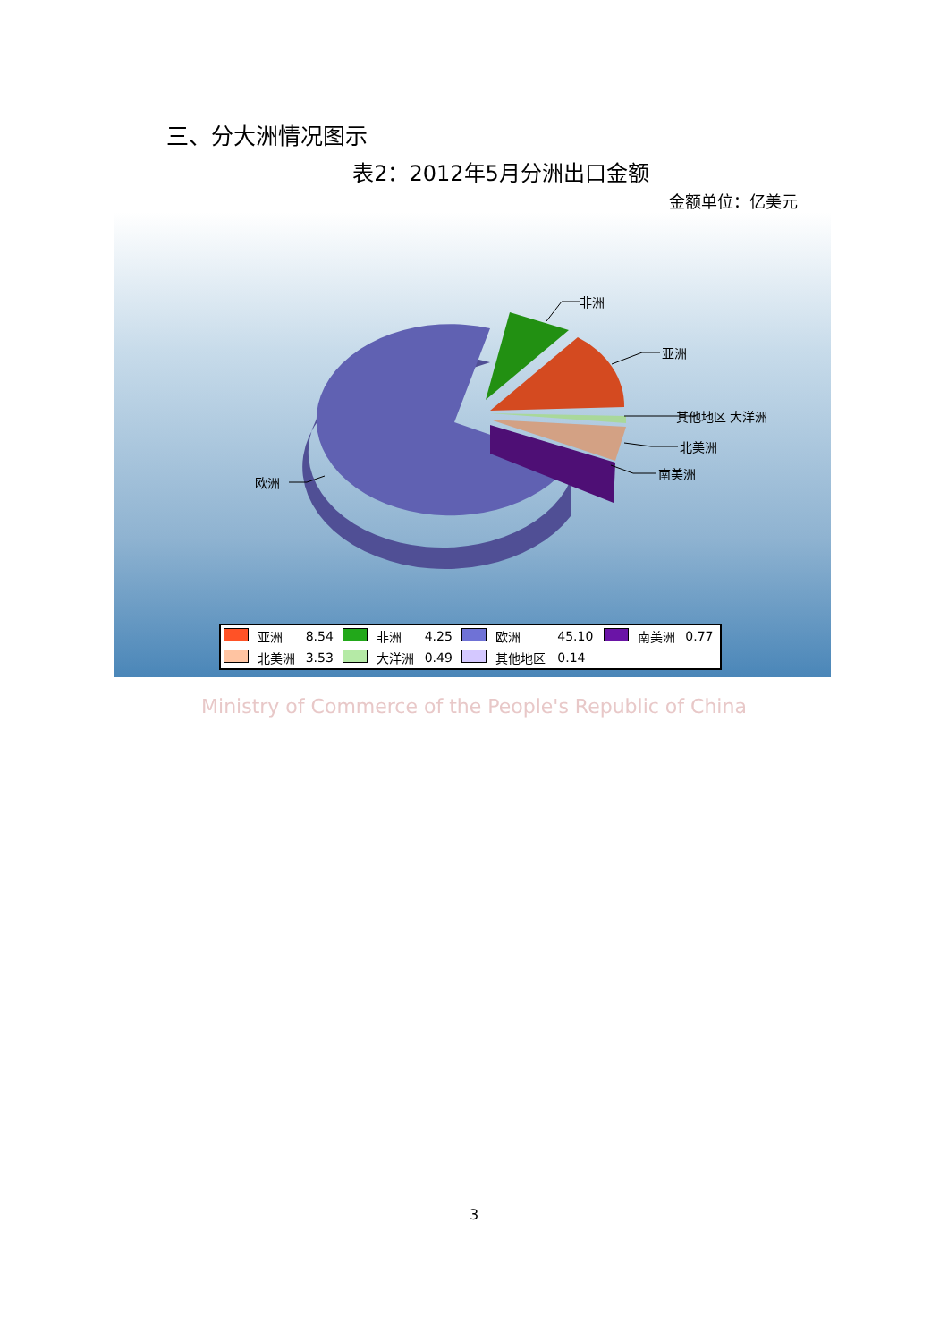三、分大洲情况图示
表2：2012年5月分洲出口金额
金额单位：亿美元
非洲
亚洲
其他地区 大洋洲
北美洲
南美洲
欧洲
| | 亚洲 | 8.54 | | 非洲 | 4.25 | | 欧洲 | 45.10 | | 南美洲 | 0.77 |
| | 北美洲 | 3.53 | | 大洋洲 | 0.49 | | 其他地区 | 0.14 | | | |
Ministry of Commerce of the People's Republic of China
3